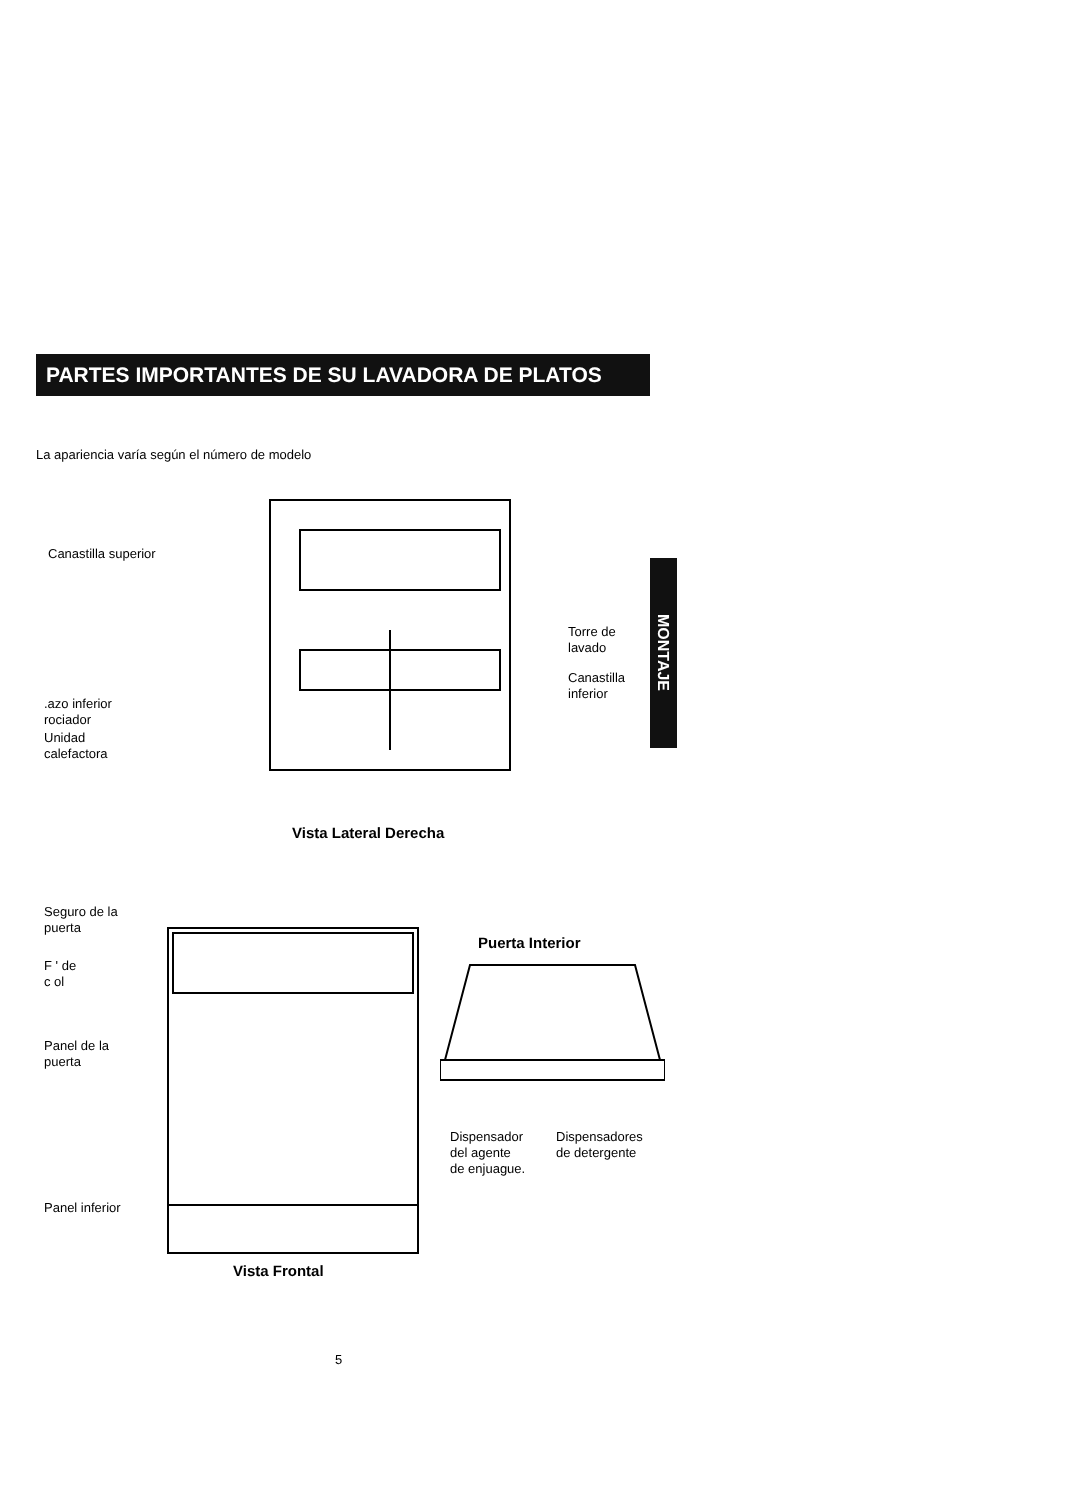PARTES IMPORTANTES DE SU LAVADORA DE PLATOS
MONTAJE
La apariencia varía según el número de modelo
Canastilla superior
Torre de
lavado
Canastilla
inferior
.azo inferior
rociador
Unidad
calefactora
Vista Lateral Derecha
Seguro de la
puerta
F ' de
c ol
Panel de la
puerta
Panel inferior
Vista Frontal
Puerta Interior
Dispensador
del agente
de enjuague.
Dispensadores
de detergente
5